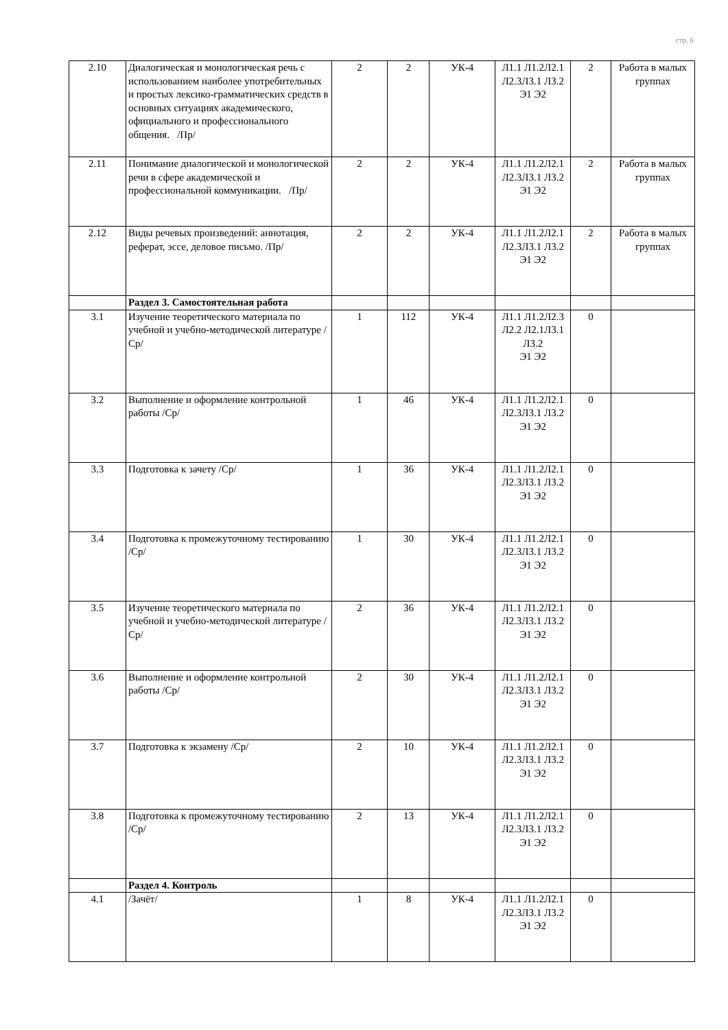стр. 6
| 2.10 | Диалогическая и монологическая речь с использованием наиболее употребительных и простых лексико-грамматических средств в основных ситуациях академического, официального и профессионального общения. /Пр/ | 2 | 2 | УК-4 | Л1.1 Л1.2Л2.1 Л2.3Л3.1 Л3.2 Э1 Э2 | 2 | Работа в малых группах |
| 2.11 | Понимание диалогической и монологической речи в сфере академической и профессиональной коммуникации. /Пр/ | 2 | 2 | УК-4 | Л1.1 Л1.2Л2.1 Л2.3Л3.1 Л3.2 Э1 Э2 | 2 | Работа в малых группах |
| 2.12 | Виды речевых произведений: аннотация, реферат, эссе, деловое письмо. /Пр/ | 2 | 2 | УК-4 | Л1.1 Л1.2Л2.1 Л2.3Л3.1 Л3.2 Э1 Э2 | 2 | Работа в малых группах |
| | Раздел 3. Самостоятельная работа | | | | | | |
| 3.1 | Изучение теоретического материала по учебной и учебно-методической литературе /Ср/ | 1 | 112 | УК-4 | Л1.1 Л1.2Л2.3 Л2.2 Л2.1Л3.1 Л3.2 Э1 Э2 | 0 | |
| 3.2 | Выполнение и оформление контрольной работы /Ср/ | 1 | 46 | УК-4 | Л1.1 Л1.2Л2.1 Л2.3Л3.1 Л3.2 Э1 Э2 | 0 | |
| 3.3 | Подготовка к зачету /Ср/ | 1 | 36 | УК-4 | Л1.1 Л1.2Л2.1 Л2.3Л3.1 Л3.2 Э1 Э2 | 0 | |
| 3.4 | Подготовка к промежуточному тестированию /Ср/ | 1 | 30 | УК-4 | Л1.1 Л1.2Л2.1 Л2.3Л3.1 Л3.2 Э1 Э2 | 0 | |
| 3.5 | Изучение теоретического материала по учебной и учебно-методической литературе /Ср/ | 2 | 36 | УК-4 | Л1.1 Л1.2Л2.1 Л2.3Л3.1 Л3.2 Э1 Э2 | 0 | |
| 3.6 | Выполнение и оформление контрольной работы /Ср/ | 2 | 30 | УК-4 | Л1.1 Л1.2Л2.1 Л2.3Л3.1 Л3.2 Э1 Э2 | 0 | |
| 3.7 | Подготовка к экзамену /Ср/ | 2 | 10 | УК-4 | Л1.1 Л1.2Л2.1 Л2.3Л3.1 Л3.2 Э1 Э2 | 0 | |
| 3.8 | Подготовка к промежуточному тестированию /Ср/ | 2 | 13 | УК-4 | Л1.1 Л1.2Л2.1 Л2.3Л3.1 Л3.2 Э1 Э2 | 0 | |
| | Раздел 4. Контроль | | | | | | |
| 4.1 | /Зачёт/ | 1 | 8 | УК-4 | Л1.1 Л1.2Л2.1 Л2.3Л3.1 Л3.2 Э1 Э2 | 0 | |